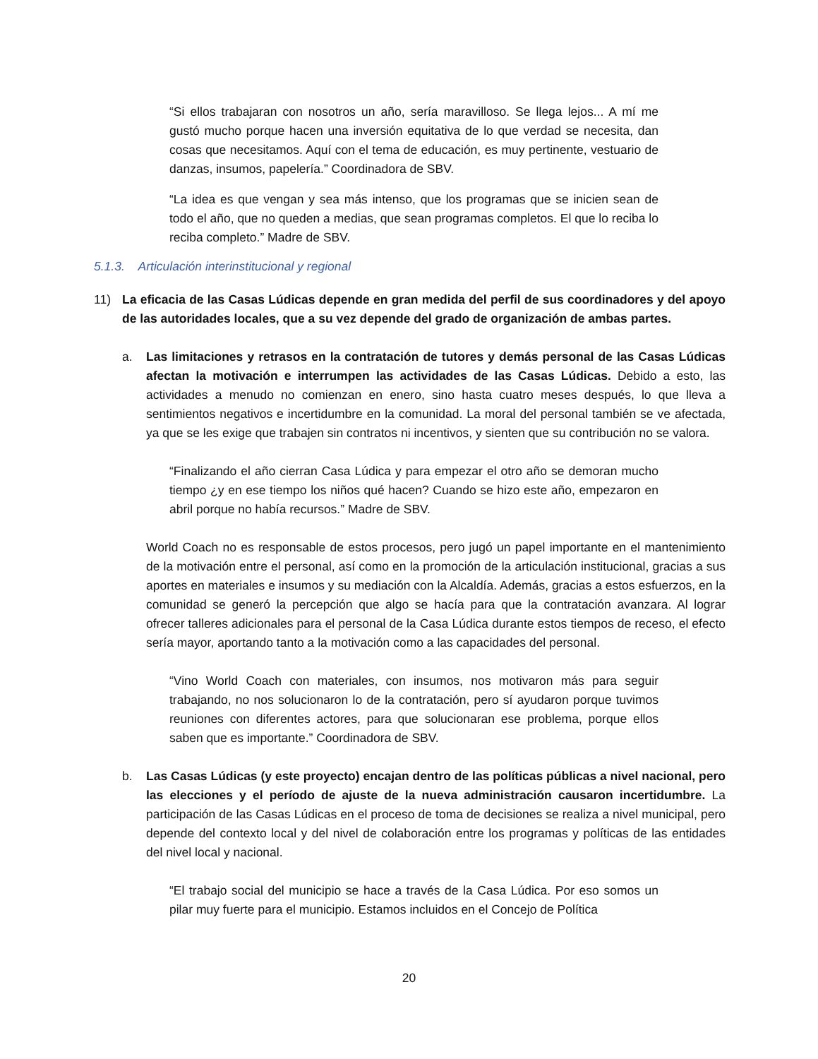“Si ellos trabajaran con nosotros un año, sería maravilloso. Se llega lejos... A mí me gustó mucho porque hacen una inversión equitativa de lo que verdad se necesita, dan cosas que necesitamos. Aquí con el tema de educación, es muy pertinente, vestuario de danzas, insumos, papelería.” Coordinadora de SBV.
“La idea es que vengan y sea más intenso, que los programas que se inicien sean de todo el año, que no queden a medias, que sean programas completos. El que lo reciba lo reciba completo.” Madre de SBV.
5.1.3. Articulación interinstitucional y regional
11) La eficacia de las Casas Lúdicas depende en gran medida del perfil de sus coordinadores y del apoyo de las autoridades locales, que a su vez depende del grado de organización de ambas partes.
a. Las limitaciones y retrasos en la contratación de tutores y demás personal de las Casas Lúdicas afectan la motivación e interrumpen las actividades de las Casas Lúdicas. Debido a esto, las actividades a menudo no comienzan en enero, sino hasta cuatro meses después, lo que lleva a sentimientos negativos e incertidumbre en la comunidad. La moral del personal también se ve afectada, ya que se les exige que trabajen sin contratos ni incentivos, y sienten que su contribución no se valora.
“Finalizando el año cierran Casa Lúdica y para empezar el otro año se demoran mucho tiempo ¿y en ese tiempo los niños qué hacen? Cuando se hizo este año, empezaron en abril porque no había recursos.” Madre de SBV.
World Coach no es responsable de estos procesos, pero jugó un papel importante en el mantenimiento de la motivación entre el personal, así como en la promoción de la articulación institucional, gracias a sus aportes en materiales e insumos y su mediación con la Alcaldía. Además, gracias a estos esfuerzos, en la comunidad se generó la percepción que algo se hacía para que la contratación avanzara. Al lograr ofrecer talleres adicionales para el personal de la Casa Lúdica durante estos tiempos de receso, el efecto sería mayor, aportando tanto a la motivación como a las capacidades del personal.
“Vino World Coach con materiales, con insumos, nos motivaron más para seguir trabajando, no nos solucionaron lo de la contratación, pero sí ayudaron porque tuvimos reuniones con diferentes actores, para que solucionaran ese problema, porque ellos saben que es importante.” Coordinadora de SBV.
b. Las Casas Lúdicas (y este proyecto) encajan dentro de las políticas públicas a nivel nacional, pero las elecciones y el período de ajuste de la nueva administración causaron incertidumbre. La participación de las Casas Lúdicas en el proceso de toma de decisiones se realiza a nivel municipal, pero depende del contexto local y del nivel de colaboración entre los programas y políticas de las entidades del nivel local y nacional.
“El trabajo social del municipio se hace a través de la Casa Lúdica. Por eso somos un pilar muy fuerte para el municipio. Estamos incluidos en el Concejo de Política
20